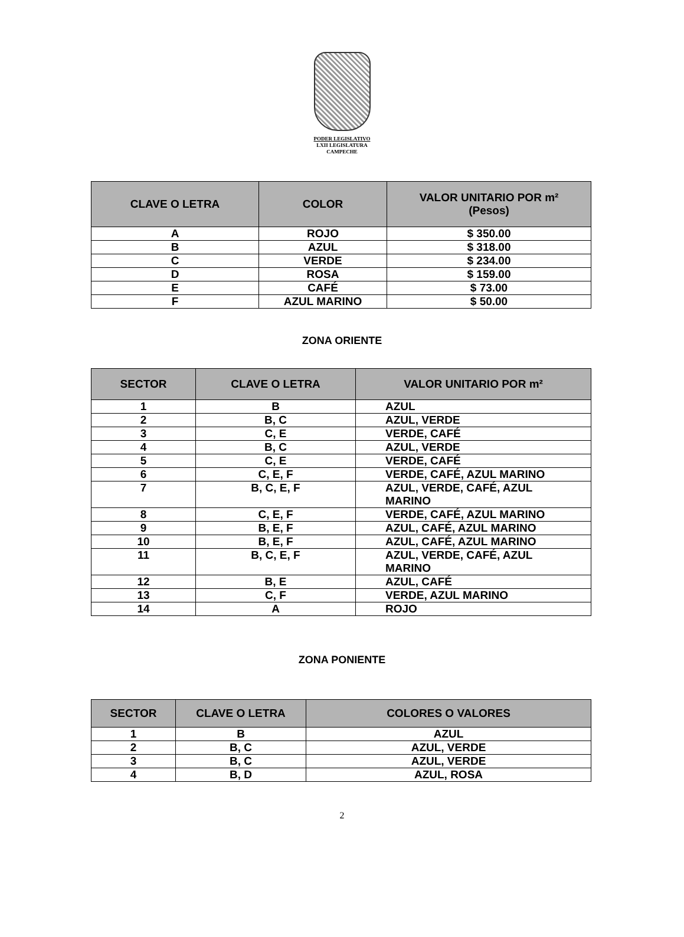PODER LEGISLATIVO
LXII LEGISLATURA
CAMPECHE
| CLAVE O LETRA | COLOR | VALOR UNITARIO POR m² (Pesos) |
| --- | --- | --- |
| A | ROJO | $ 350.00 |
| B | AZUL | $ 318.00 |
| C | VERDE | $ 234.00 |
| D | ROSA | $ 159.00 |
| E | CAFÉ | $ 73.00 |
| F | AZUL MARINO | $ 50.00 |
ZONA ORIENTE
| SECTOR | CLAVE O LETRA | VALOR UNITARIO POR m² |
| --- | --- | --- |
| 1 | B | AZUL |
| 2 | B, C | AZUL, VERDE |
| 3 | C, E | VERDE, CAFÉ |
| 4 | B, C | AZUL, VERDE |
| 5 | C, E | VERDE, CAFÉ |
| 6 | C, E, F | VERDE, CAFÉ, AZUL MARINO |
| 7 | B, C, E, F | AZUL, VERDE, CAFÉ, AZUL MARINO |
| 8 | C, E, F | VERDE, CAFÉ, AZUL MARINO |
| 9 | B, E, F | AZUL, CAFÉ, AZUL MARINO |
| 10 | B, E, F | AZUL, CAFÉ, AZUL MARINO |
| 11 | B, C, E, F | AZUL, VERDE, CAFÉ, AZUL MARINO |
| 12 | B, E | AZUL, CAFÉ |
| 13 | C, F | VERDE, AZUL MARINO |
| 14 | A | ROJO |
ZONA PONIENTE
| SECTOR | CLAVE O LETRA | COLORES O VALORES |
| --- | --- | --- |
| 1 | B | AZUL |
| 2 | B, C | AZUL, VERDE |
| 3 | B, C | AZUL, VERDE |
| 4 | B, D | AZUL, ROSA |
2